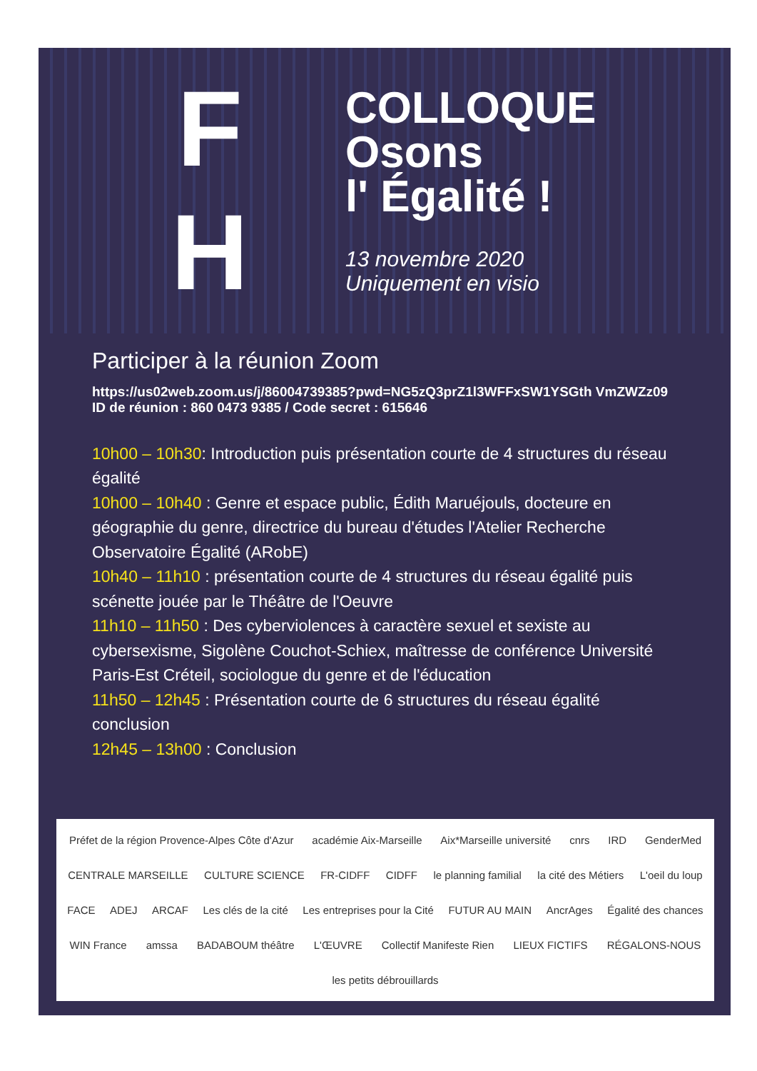F
H
COLLOQUE
Osons
l' Égalité !
13 novembre 2020
Uniquement en visio
Participer à la réunion Zoom
https://us02web.zoom.us/j/86004739385?pwd=NG5zQ3prZ1l3WFFxSW1YSGth VmZWZz09
ID de réunion : 860 0473 9385 / Code secret : 615646
10h00 – 10h30: Introduction puis présentation courte de 4 structures du réseau égalité
10h00 – 10h40 : Genre et espace public, Édith Maruéjouls, docteure en géographie du genre, directrice du bureau d'études l'Atelier Recherche Observatoire Égalité (ARobE)
10h40 – 11h10 : présentation courte de 4 structures du réseau égalité puis scénette jouée par le Théâtre de l'Oeuvre
11h10 – 11h50 : Des cyberviolences à caractère sexuel et sexiste au cybersexisme, Sigolène Couchot-Schiex, maîtresse de conférence Université Paris-Est Créteil, sociologue du genre et de l'éducation
11h50 – 12h45 : Présentation courte de 6 structures du réseau égalité conclusion
12h45 – 13h00 : Conclusion
Préfet de la région Provence-Alpes Côte d'Azur académie Aix-Marseille Aix*Marseille université cnrs IRD GenderMed CENTRALE MARSEILLE CULTURE SCIENCE FR-CIDFF CIDFF le planning familial la cité des Métiers L'oeil du loup FACE ADEJ ARCAF Les clés de la cité Les entreprises pour la Cité FUTUR AU MAIN AncrAges Égalité des chances WIN France amssa BADABOUM théâtre L'ŒUVRE Collectif Manifeste Rien LIEUX FICTIFS RÉGALONS-NOUS les petits débrouillards